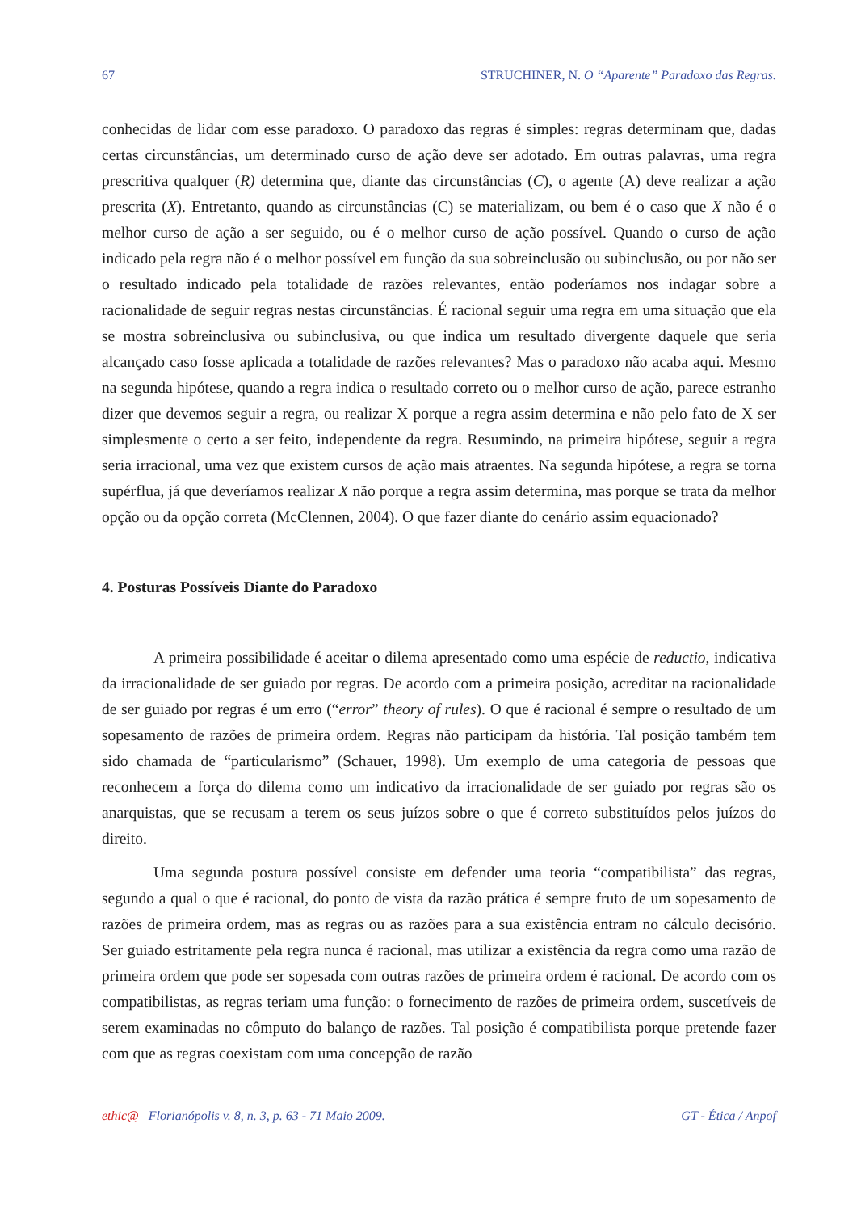67 STRUCHINER, N. O “Aparente” Paradoxo das Regras.
conhecidas de lidar com esse paradoxo. O paradoxo das regras é simples: regras determinam que, dadas certas circunstâncias, um determinado curso de ação deve ser adotado. Em outras palavras, uma regra prescritiva qualquer (R) determina que, diante das circunstâncias (C), o agente (A) deve realizar a ação prescrita (X). Entretanto, quando as circunstâncias (C) se materializam, ou bem é o caso que X não é o melhor curso de ação a ser seguido, ou é o melhor curso de ação possível. Quando o curso de ação indicado pela regra não é o melhor possível em função da sua sobreinclusão ou subinclusão, ou por não ser o resultado indicado pela totalidade de razões relevantes, então poderíamos nos indagar sobre a racionalidade de seguir regras nestas circunstâncias. É racional seguir uma regra em uma situação que ela se mostra sobreinclusiva ou subinclusiva, ou que indica um resultado divergente daquele que seria alcançado caso fosse aplicada a totalidade de razões relevantes? Mas o paradoxo não acaba aqui. Mesmo na segunda hipótese, quando a regra indica o resultado correto ou o melhor curso de ação, parece estranho dizer que devemos seguir a regra, ou realizar X porque a regra assim determina e não pelo fato de X ser simplesmente o certo a ser feito, independente da regra. Resumindo, na primeira hipótese, seguir a regra seria irracional, uma vez que existem cursos de ação mais atraentes. Na segunda hipótese, a regra se torna supérflua, já que deveríamos realizar X não porque a regra assim determina, mas porque se trata da melhor opção ou da opção correta (McClennen, 2004). O que fazer diante do cenário assim equacionado?
4. Posturas Possíveis Diante do Paradoxo
A primeira possibilidade é aceitar o dilema apresentado como uma espécie de reductio, indicativa da irracionalidade de ser guiado por regras. De acordo com a primeira posição, acreditar na racionalidade de ser guiado por regras é um erro (“error” theory of rules). O que é racional é sempre o resultado de um sopesamento de razões de primeira ordem. Regras não participam da história. Tal posição também tem sido chamada de “particularismo” (Schauer, 1998). Um exemplo de uma categoria de pessoas que reconhecem a força do dilema como um indicativo da irracionalidade de ser guiado por regras são os anarquistas, que se recusam a terem os seus juízos sobre o que é correto substituídos pelos juízos do direito.
Uma segunda postura possível consiste em defender uma teoria “compatibilista” das regras, segundo a qual o que é racional, do ponto de vista da razão prática é sempre fruto de um sopesamento de razões de primeira ordem, mas as regras ou as razões para a sua existência entram no cálculo decisório. Ser guiado estritamente pela regra nunca é racional, mas utilizar a existência da regra como uma razão de primeira ordem que pode ser sopesada com outras razões de primeira ordem é racional. De acordo com os compatibilistas, as regras teriam uma função: o fornecimento de razões de primeira ordem, suscetíveis de serem examinadas no cômputo do balanço de razões. Tal posição é compatibilista porque pretende fazer com que as regras coexistam com uma concepção de razão
ethic@ Florianópolis v. 8, n. 3, p. 63 - 71 Maio 2009. GT - Ética / Anpof